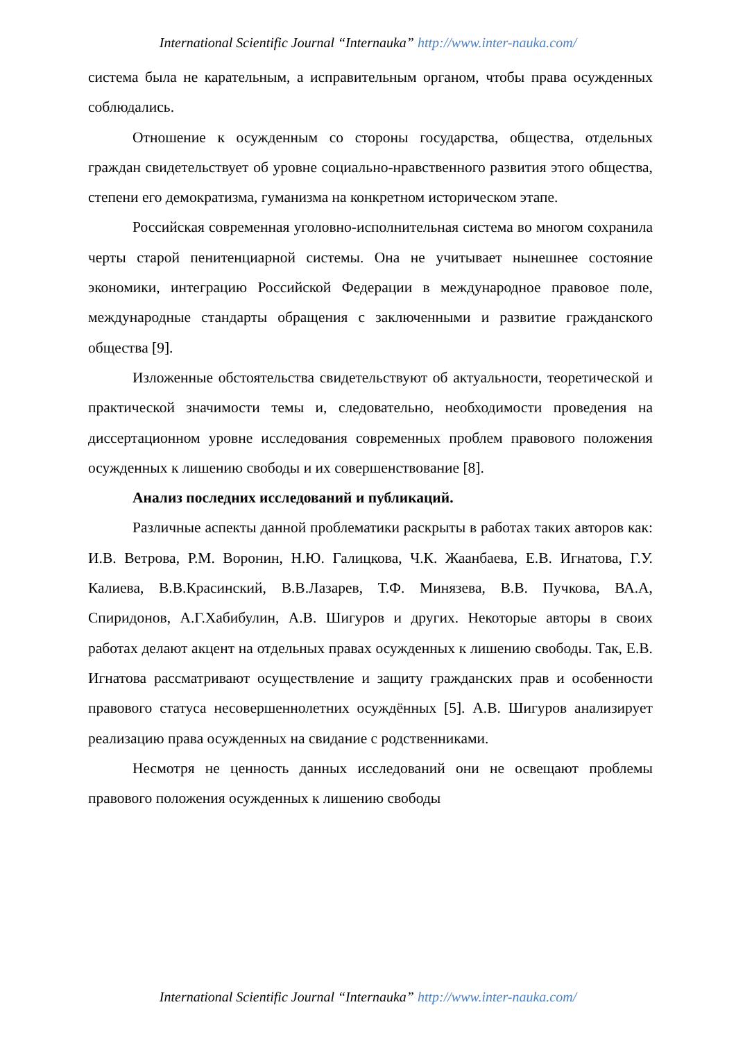International Scientific Journal “Internauka” http://www.inter-nauka.com/
система была не карательным, а исправительным органом, чтобы права осужденных соблюдались.
Отношение к осужденным со стороны государства, общества, отдельных граждан свидетельствует об уровне социально-нравственного развития этого общества, степени его демократизма, гуманизма на конкретном историческом этапе.
Российская современная уголовно-исполнительная система во многом сохранила черты старой пенитенциарной системы. Она не учитывает нынешнее состояние экономики, интеграцию Российской Федерации в международное правовое поле, международные стандарты обращения с заключенными и развитие гражданского общества [9].
Изложенные обстоятельства свидетельствуют об актуальности, теоретической и практической значимости темы и, следовательно, необходимости проведения на диссертационном уровне исследования современных проблем правового положения осужденных к лишению свободы и их совершенствование [8].
Анализ последних исследований и публикаций.
Различные аспекты данной проблематики раскрыты в работах таких авторов как: И.В. Ветрова, Р.М. Воронин, Н.Ю. Галицкова, Ч.К. Жаанбаева, Е.В. Игнатова, Г.У. Калиева, В.В.Красинский, В.В.Лазарев, Т.Ф. Минязева, В.В. Пучкова, ВА.А, Спиридонов, А.Г.Хабибулин, А.В. Шигуров и других. Некоторые авторы в своих работах делают акцент на отдельных правах осужденных к лишению свободы. Так, Е.В. Игнатова рассматривают осуществление и защиту гражданских прав и особенности правового статуса несовершеннолетних осуждённых [5]. А.В. Шигуров анализирует реализацию права осужденных на свидание с родственниками.
Несмотря не ценность данных исследований они не освещают проблемы правового положения осужденных к лишению свободы
International Scientific Journal “Internauka” http://www.inter-nauka.com/